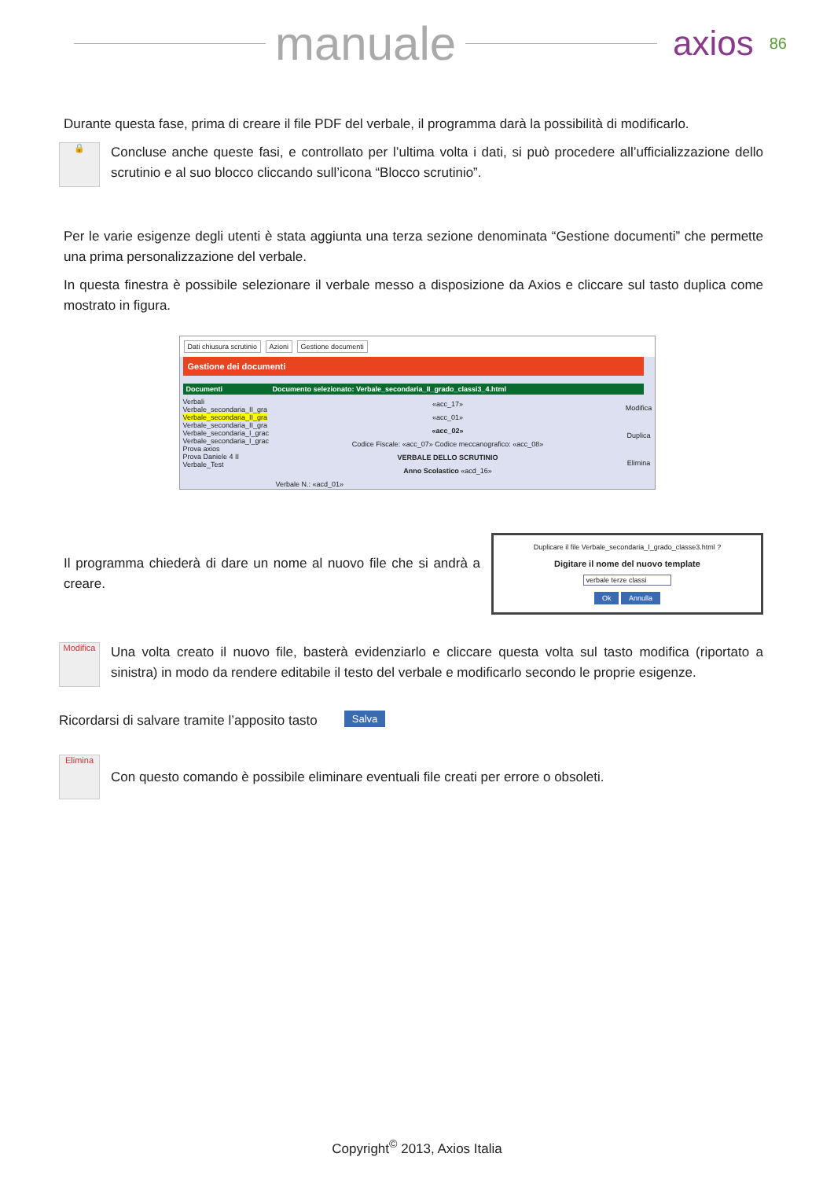manuale
axios 86
Durante questa fase, prima di creare il file PDF del verbale, il programma darà la possibilità di modificarlo.
🔒
Concluse anche queste fasi, e controllato per l’ultima volta i dati, si può procedere all’ufficializzazione dello scrutinio e al suo blocco cliccando sull’icona “Blocco scrutinio”.
Per le varie esigenze degli utenti è stata aggiunta una terza sezione denominata “Gestione documenti” che permette una prima personalizzazione del verbale.
In questa finestra è possibile selezionare il verbale messo a disposizione da Axios e cliccare sul tasto duplica come mostrato in figura.
Dati chiusura scrutinio Azioni Gestione documenti
Gestione dei documenti
Documenti Documento selezionato: Verbale_secondaria_II_grado_classi3_4.html
Verbali
Verbale_secondaria_II_gra
Verbale_secondaria_II_gra
Verbale_secondaria_II_gra
Verbale_secondaria_I_grac
Verbale_secondaria_I_grac
Prova axios
Prova Daniele 4 II
Verbale_Test
«acc_17»
«acc_01»
«acc_02»
Codice Fiscale: «acc_07» Codice meccanografico: «acc_08»
VERBALE DELLO SCRUTINIO
Anno Scolastico «acd_16»
Verbale N.: «acd_01»
Modifica
Duplica
Elimina
Il programma chiederà di dare un nome al nuovo file che si andrà a creare.
Duplicare il file Verbale_secondaria_I_grado_classe3.html ?
Digitare il nome del nuovo template
verbale terze classi
Ok Annulla
Modifica
Una volta creato il nuovo file, basterà evidenziarlo e cliccare questa volta sul tasto modifica (riportato a sinistra) in modo da rendere editabile il testo del verbale e modificarlo secondo le proprie esigenze.
Ricordarsi di salvare tramite l’apposito tasto
Salva
Elimina
Con questo comando è possibile eliminare eventuali file creati per errore o obsoleti.
Copyright<sup>©</sup> 2013, Axios Italia